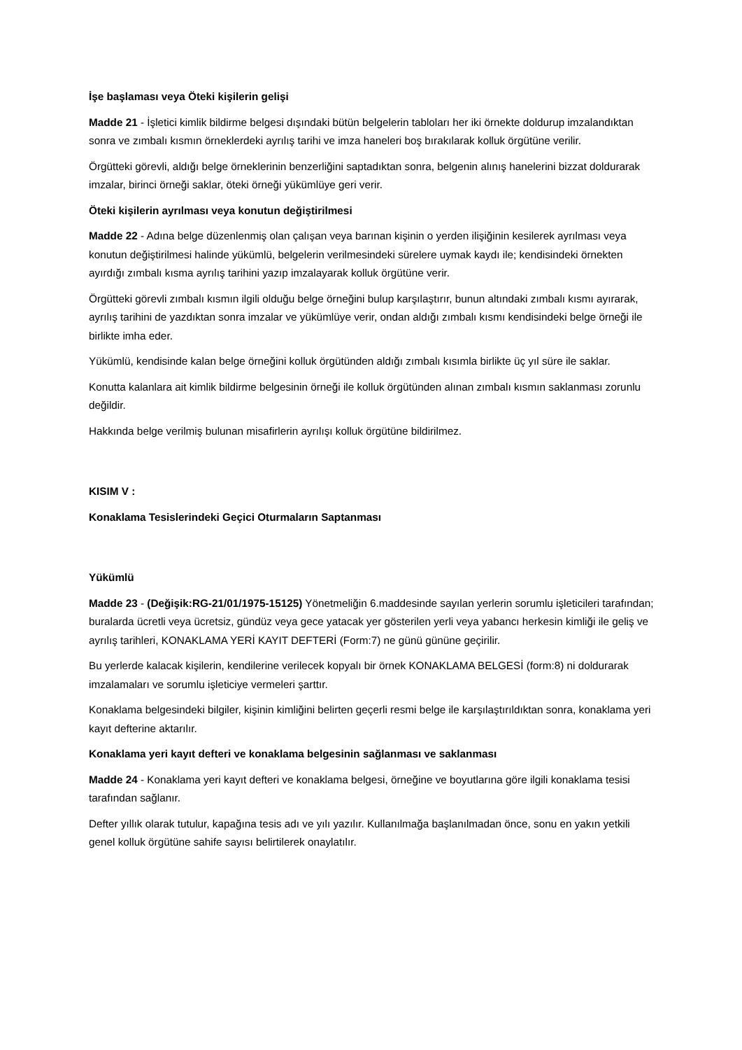İşe başlaması veya Öteki kişilerin gelişi
Madde 21 - İşletici kimlik bildirme belgesi dışındaki bütün belgelerin tabloları her iki örnekte doldurup imzalandıktan sonra ve zımbalı kısmın örneklerdeki ayrılış tarihi ve imza haneleri boş bırakılarak kolluk örgütüne verilir.
Örgütteki görevli, aldığı belge örneklerinin benzerliğini saptadıktan sonra, belgenin alınış hanelerini bizzat doldurarak imzalar, birinci örneği saklar, öteki örneği yükümlüye geri verir.
Öteki kişilerin ayrılması veya konutun değiştirilmesi
Madde 22 - Adına belge düzenlenmiş olan çalışan veya barınan kişinin o yerden ilişiğinin kesilerek ayrılması veya konutun değiştirilmesi halinde yükümlü, belgelerin verilmesindeki sürelere uymak kaydı ile; kendisindeki örnekten ayırdığı zımbalı kısma ayrılış tarihini yazıp imzalayarak kolluk örgütüne verir.
Örgütteki görevli zımbalı kısmın ilgili olduğu belge örneğini bulup karşılaştırır, bunun altındaki zımbalı kısmı ayırarak, ayrılış tarihini de yazdıktan sonra imzalar ve yükümlüye verir, ondan aldığı zımbalı kısmı kendisindeki belge örneği ile birlikte imha eder.
Yükümlü, kendisinde kalan belge örneğini kolluk örgütünden aldığı zımbalı kısımla birlikte üç yıl süre ile saklar.
Konutta kalanlara ait kimlik bildirme belgesinin örneği ile kolluk örgütünden alınan zımbalı kısmın saklanması zorunlu değildir.
Hakkında belge verilmiş bulunan misafirlerin ayrılışı kolluk örgütüne bildirilmez.
KISIM V :
Konaklama Tesislerindeki Geçici Oturmaların Saptanması
Yükümlü
Madde 23 - (Değişik:RG-21/01/1975-15125) Yönetmeliğin 6.maddesinde sayılan yerlerin sorumlu işleticileri tarafından; buralarda ücretli veya ücretsiz, gündüz veya gece yatacak yer gösterilen yerli veya yabancı herkesin kimliği ile geliş ve ayrılış tarihleri, KONAKLAMA YERİ KAYIT DEFTERİ (Form:7) ne günü gününe geçirilir.
Bu yerlerde kalacak kişilerin, kendilerine verilecek kopyalı bir örnek KONAKLAMA BELGESİ (form:8) ni doldurarak imzalamaları ve sorumlu işleticiye vermeleri şarttır.
Konaklama belgesindeki bilgiler, kişinin kimliğini belirten geçerli resmi belge ile karşılaştırıldıktan sonra, konaklama yeri kayıt defterine aktarılır.
Konaklama yeri kayıt defteri ve konaklama belgesinin sağlanması ve saklanması
Madde 24 - Konaklama yeri kayıt defteri ve konaklama belgesi, örneğine ve boyutlarına göre ilgili konaklama tesisi tarafından sağlanır.
Defter yıllık olarak tutulur, kapağına tesis adı ve yılı yazılır. Kullanılmağa başlanılmadan önce, sonu en yakın yetkili genel kolluk örgütüne sahife sayısı belirtilerek onaylatılır.